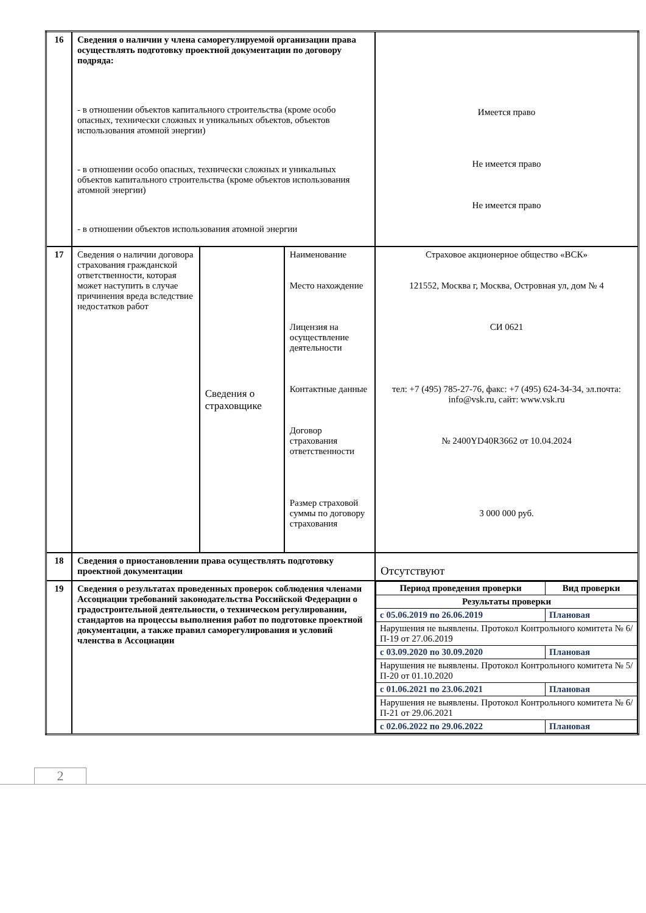| 16 | Сведения о наличии у члена саморегулируемой организации права осуществлять подготовку проектной документации по договору подряда: - в отношении объектов капитального строительства (кроме особо опасных, технически сложных и уникальных объектов, объектов использования атомной энергии) - в отношении особо опасных, технически сложных и уникальных объектов капитального строительства (кроме объектов использования атомной энергии) - в отношении объектов использования атомной энергии | | | Имеется право Не имеется право Не имеется право |
| 17 | Сведения о наличии договора страхования гражданской ответственности, которая может наступить в случае причинения вреда вследствие недостатков работ | Сведения о страховщике | Наименование Место нахождение Лицензия на осуществление деятельности Контактные данные Договор страхования ответственности Размер страховой суммы по договору страхования | Страховое акционерное общество «ВСК» 121552, Москва г, Москва, Островная ул, дом № 4 СИ 0621 тел: +7 (495) 785-27-76, факс: +7 (495) 624-34-34, эл.почта: info@vsk.ru, сайт: www.vsk.ru № 2400YD40R3662 от 10.04.2024 3 000 000 руб. |
| 18 | Сведения о приостановлении права осуществлять подготовку проектной документации | | | Отсутствуют |
| 19 | Сведения о результатах проведенных проверок соблюдения членами Ассоциации требований законодательства Российской Федерации о градостроительной деятельности, о техническом регулировании, стандартов на процессы выполнения работ по подготовке проектной документации, а также правил саморегулирования и условий членства в Ассоциации | | | / Период проведения проверки / Вид проверки / / Результаты проверки / / / с 05.06.2019 по 26.06.2019 / Плановая / / Нарушения не выявлены. Протокол Контрольного комитета № 6/П-19 от 27.06.2019 / / / с 03.09.2020 по 30.09.2020 / Плановая / / Нарушения не выявлены. Протокол Контрольного комитета № 5/П-20 от 01.10.2020 / / / с 01.06.2021 по 23.06.2021 / Плановая / / Нарушения не выявлены. Протокол Контрольного комитета № 6/П-21 от 29.06.2021 / / / с 02.06.2022 по 29.06.2022 / Плановая / |
2